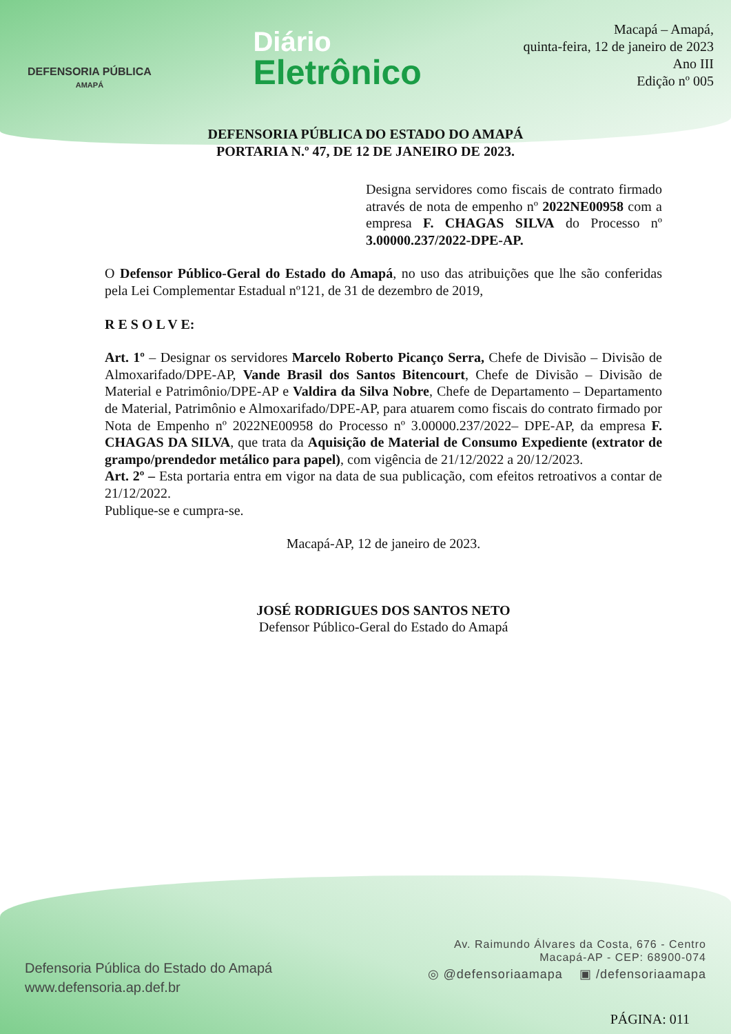DEFENSORIA PÚBLICA
AMAPÁ
Diário
Eletrônico
Macapá – Amapá,
quinta-feira, 12 de janeiro de 2023
Ano III
Edição nº 005
DEFENSORIA PÚBLICA DO ESTADO DO AMAPÁ
PORTARIA N.º 47, DE 12 DE JANEIRO DE 2023.
Designa servidores como fiscais de contrato firmado através de nota de empenho nº 2022NE00958 com a empresa F. CHAGAS SILVA do Processo nº 3.00000.237/2022-DPE-AP.
O Defensor Público-Geral do Estado do Amapá, no uso das atribuições que lhe são conferidas pela Lei Complementar Estadual nº121, de 31 de dezembro de 2019,
R E S O L V E:
Art. 1º – Designar os servidores Marcelo Roberto Picanço Serra, Chefe de Divisão – Divisão de Almoxarifado/DPE-AP, Vande Brasil dos Santos Bitencourt, Chefe de Divisão – Divisão de Material e Patrimônio/DPE-AP e Valdira da Silva Nobre, Chefe de Departamento – Departamento de Material, Patrimônio e Almoxarifado/DPE-AP, para atuarem como fiscais do contrato firmado por Nota de Empenho nº 2022NE00958 do Processo nº 3.00000.237/2022– DPE-AP, da empresa F. CHAGAS DA SILVA, que trata da Aquisição de Material de Consumo Expediente (extrator de grampo/prendedor metálico para papel), com vigência de 21/12/2022 a 20/12/2023.
Art. 2º – Esta portaria entra em vigor na data de sua publicação, com efeitos retroativos a contar de 21/12/2022.
Publique-se e cumpra-se.
Macapá-AP, 12 de janeiro de 2023.
JOSÉ RODRIGUES DOS SANTOS NETO
Defensor Público-Geral do Estado do Amapá
Defensoria Pública do Estado do Amapá
www.defensoria.ap.def.br
Av. Raimundo Álvares da Costa, 676 - Centro
Macapá-AP - CEP: 68900-074
◎ @defensoriaamapa ▣ /defensoriaamapa
PÁGINA: 011